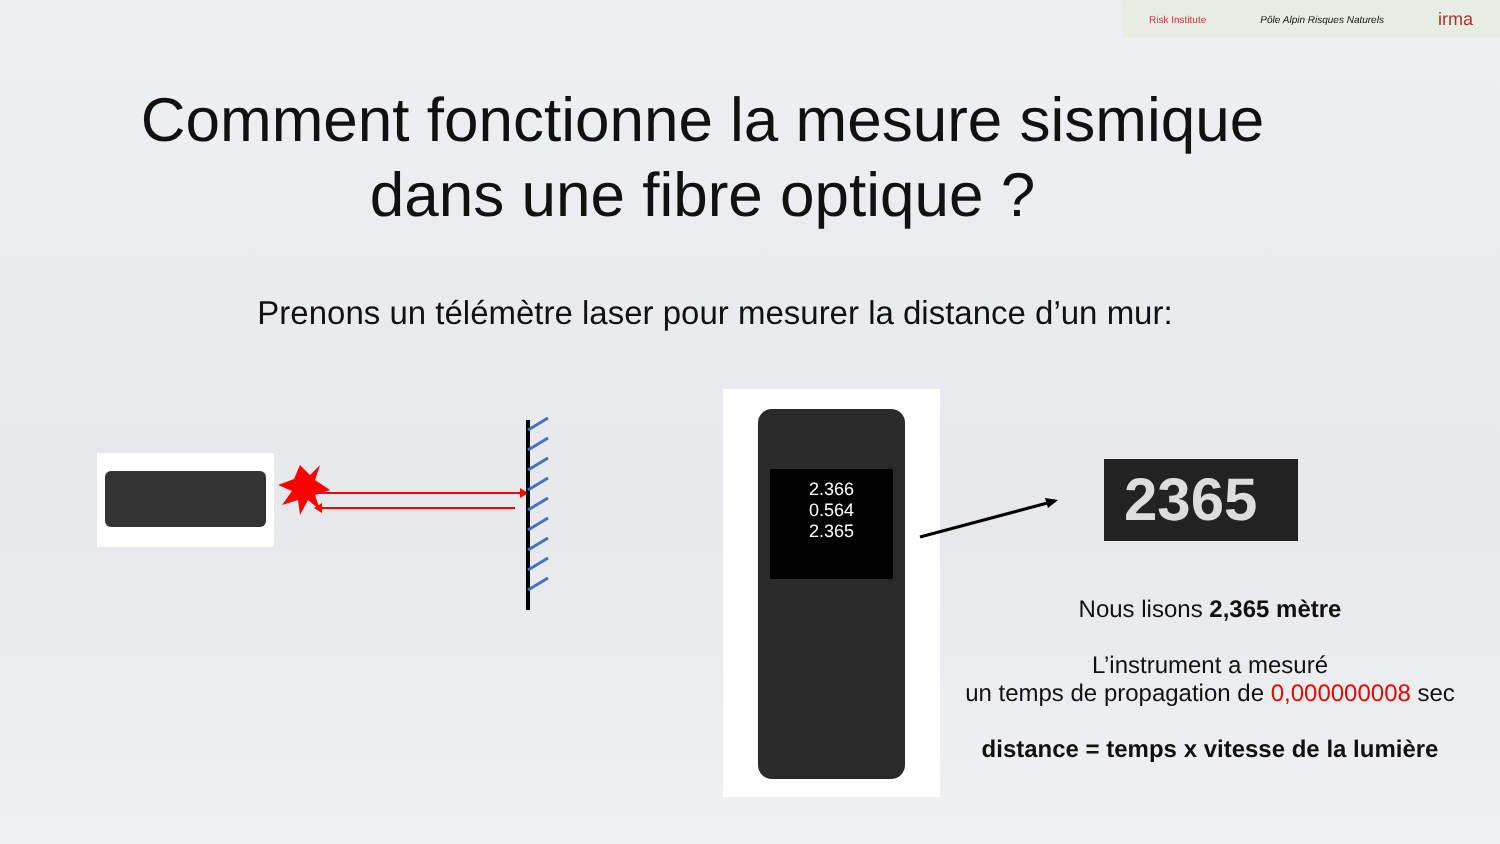Risk Institute Pôle Alpin Risques Naturels irma
Comment fonctionne la mesure sismique
dans une fibre optique ?
Prenons un télémètre laser pour mesurer la distance d’un mur:
2.366
0.564
2.365
2365
Nous lisons 2,365 mètre
L’instrument a mesuré
un temps de propagation de 0,000000008 sec
distance = temps x vitesse de la lumière